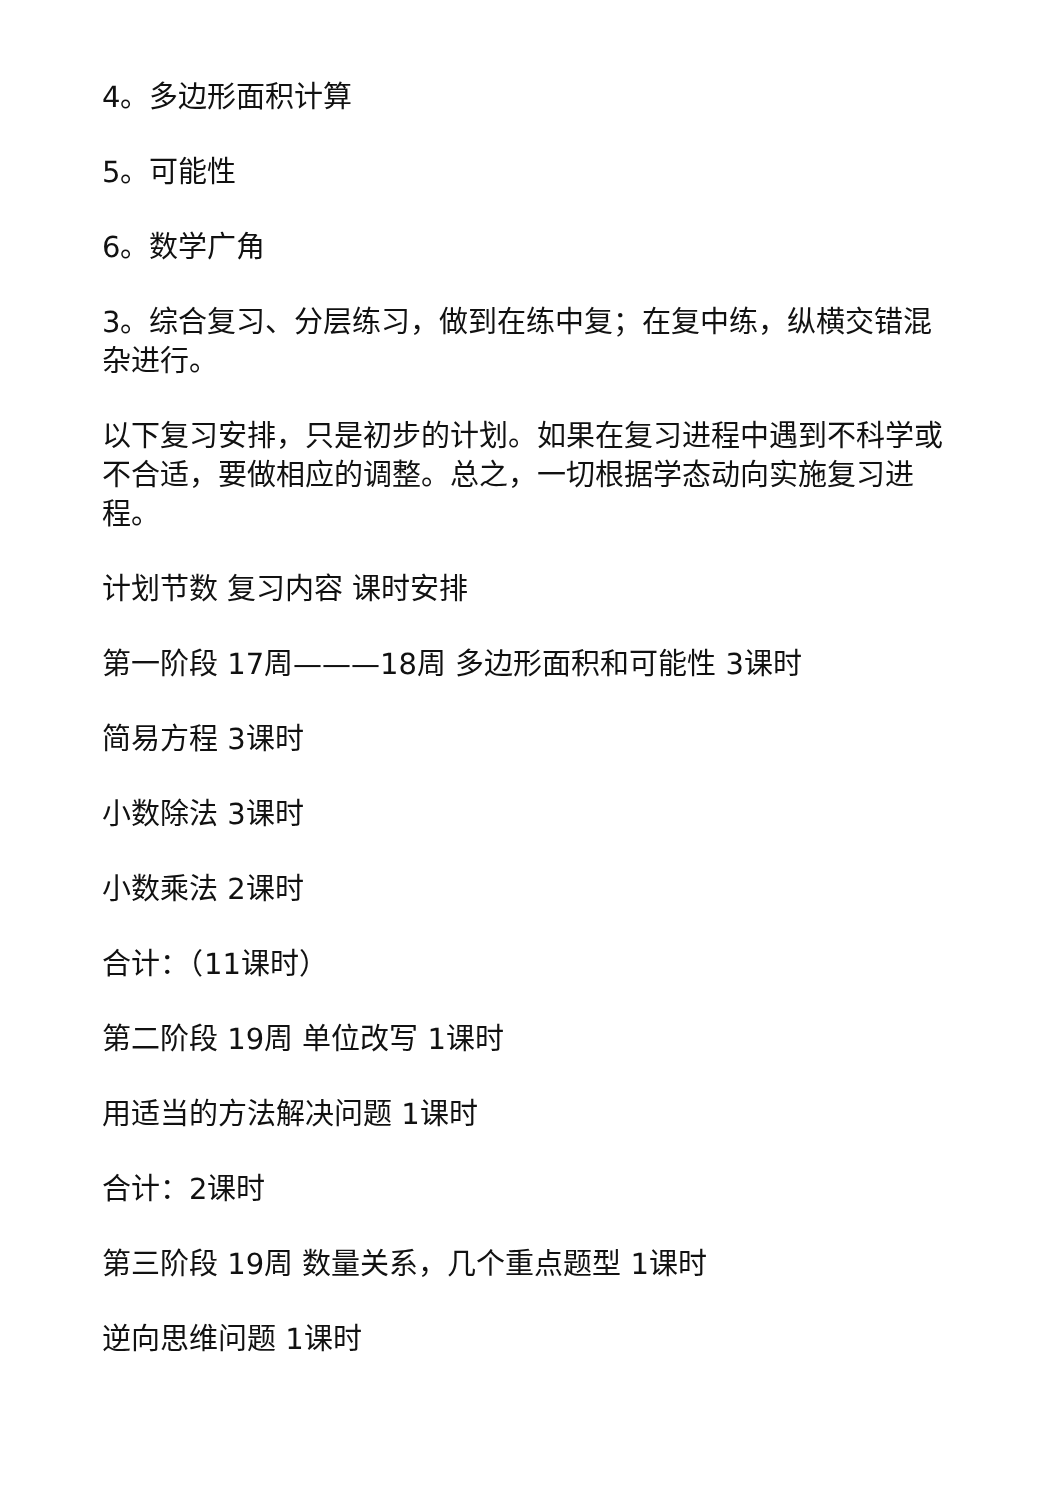4。多边形面积计算
5。可能性
6。数学广角
3。综合复习、分层练习，做到在练中复；在复中练，纵横交错混杂进行。
以下复习安排，只是初步的计划。如果在复习进程中遇到不科学或不合适，要做相应的调整。总之，一切根据学态动向实施复习进程。
计划节数 复习内容 课时安排
第一阶段 17周———18周 多边形面积和可能性 3课时
简易方程 3课时
小数除法 3课时
小数乘法 2课时
合计：（11课时）
第二阶段 19周 单位改写 1课时
用适当的方法解决问题 1课时
合计：2课时
第三阶段 19周 数量关系，几个重点题型 1课时
逆向思维问题 1课时